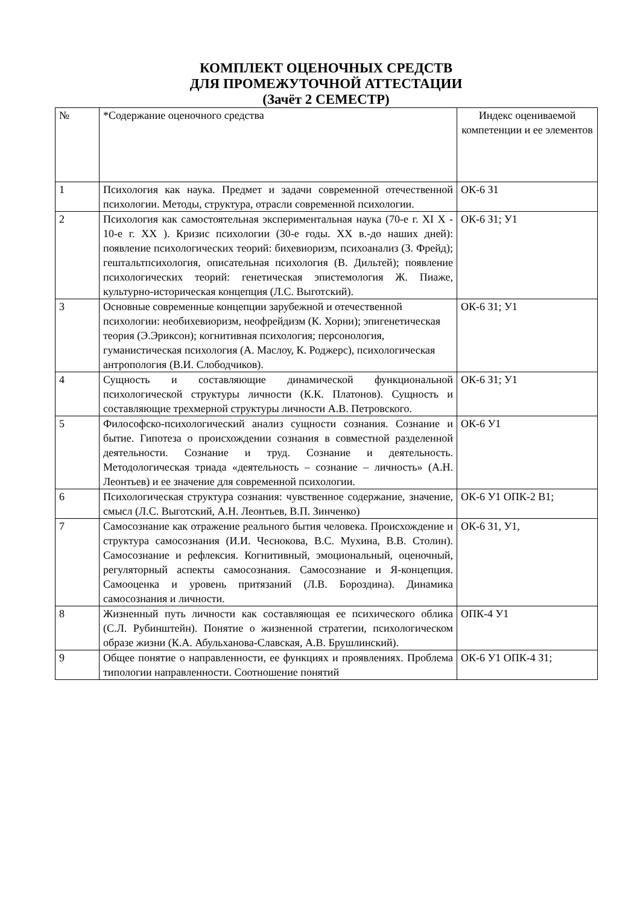КОМПЛЕКТ ОЦЕНОЧНЫХ СРЕДСТВ
ДЛЯ ПРОМЕЖУТОЧНОЙ АТТЕСТАЦИИ
(Зачёт 2 СЕМЕСТР)
| № | *Содержание оценочного средства | Индекс оцениваемой компетенции и ее элементов |
| 1 | Психология как наука. Предмет и задачи современной отечественной психологии. Методы, структура, отрасли современной психологии. | ОК-6 З1 |
| 2 | Психология как самостоятельная экспериментальная наука (70-е г. XI X - 10-е г. XX ). Кризис психологии (30-е годы. XX в.-до наших дней): появление психологических теорий: бихевиоризм, психоанализ (З. Фрейд); гештальтпсихология, описательная психология (В. Дильтей); появление психологических теорий: генетическая эпистемология Ж. Пиаже, культурно-историческая концепция (Л.С. Выготский). | ОК-6 З1; У1 |
| 3 | Основные современные концепции зарубежной и отечественной психологии: необихевиоризм, неофрейдизм (К. Хорни); эпигенетическая теория (Э.Эриксон); когнитивная психология; персонология, гуманистическая психология (А. Маслоу, К. Роджерс), психологическая антропология (В.И. Слободчиков). | ОК-6 З1; У1 |
| 4 | Сущность и составляющие динамической функциональной психологической структуры личности (К.К. Платонов). Сущность и составляющие трехмерной структуры личности А.В. Петровского. | ОК-6 З1; У1 |
| 5 | Философско-психологический анализ сущности сознания. Сознание и бытие. Гипотеза о происхождении сознания в совместной разделенной деятельности. Сознание и труд. Сознание и деятельность. Методологическая триада «деятельность – сознание – личность» (А.Н. Леонтьев) и ее значение для современной психологии. | ОК-6 У1 |
| 6 | Психологическая структура сознания: чувственное содержание, значение, смысл (Л.С. Выготский, А.Н. Леонтьев, В.П. Зинченко) | ОК-6 У1 ОПК-2 В1; |
| 7 | Самосознание как отражение реального бытия человека. Происхождение и структура самосознания (И.И. Чеснокова, В.С. Мухина, В.В. Столин). Самосознание и рефлексия. Когнитивный, эмоциональный, оценочный, регуляторный аспекты самосознания. Самосознание и Я-концепция. Самооценка и уровень притязаний (Л.В. Бороздина). Динамика самосознания и личности. | ОК-6 З1, У1, |
| 8 | Жизненный путь личности как составляющая ее психического облика (С.Л. Рубинштейн). Понятие о жизненной стратегии, психологическом образе жизни (К.А. Абульханова-Славская, А.В. Брушлинский). | ОПК-4 У1 |
| 9 | Общее понятие о направленности, ее функциях и проявлениях. Проблема типологии направленности. Соотношение понятий | ОК-6 У1 ОПК-4 З1; |